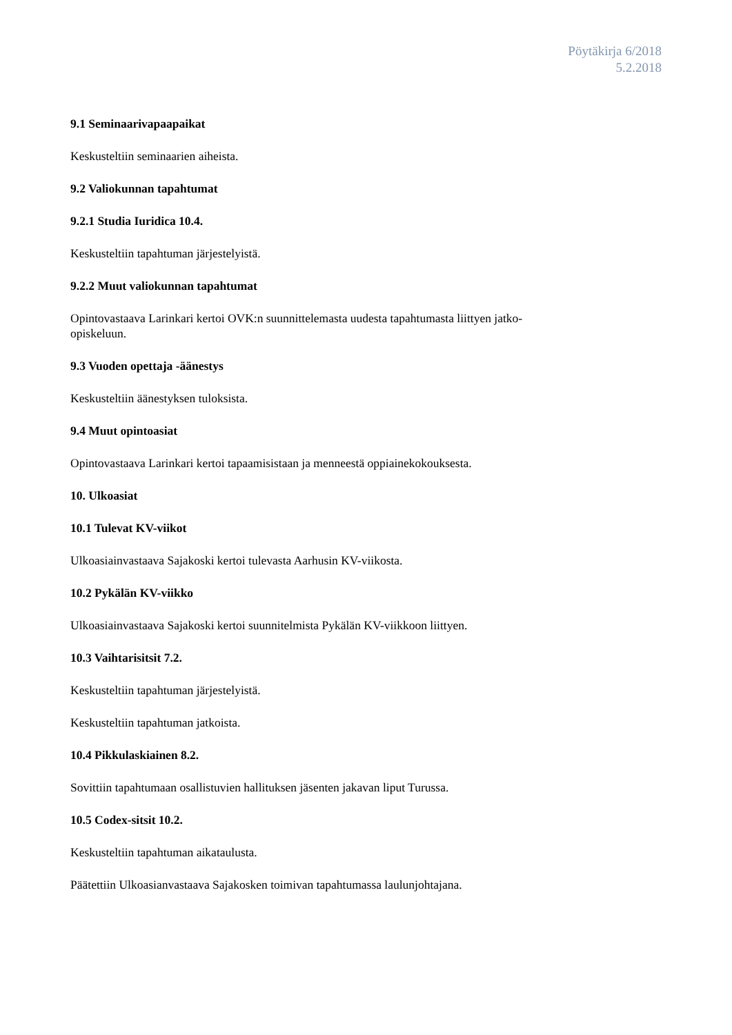Pöytäkirja 6/2018
5.2.2018
9.1 Seminaarivapaapaikat
Keskusteltiin seminaarien aiheista.
9.2 Valiokunnan tapahtumat
9.2.1 Studia Iuridica 10.4.
Keskusteltiin tapahtuman järjestelyistä.
9.2.2 Muut valiokunnan tapahtumat
Opintovastaava Larinkari kertoi OVK:n suunnittelemasta uudesta tapahtumasta liittyen jatko-
opiskeluun.
9.3 Vuoden opettaja -äänestys
Keskusteltiin äänestyksen tuloksista.
9.4 Muut opintoasiat
Opintovastaava Larinkari kertoi tapaamisistaan ja menneestä oppiainekokouksesta.
10. Ulkoasiat
10.1 Tulevat KV-viikot
Ulkoasiainvastaava Sajakoski kertoi tulevasta Aarhusin KV-viikosta.
10.2 Pykälän KV-viikko
Ulkoasiainvastaava Sajakoski kertoi suunnitelmista Pykälän KV-viikkoon liittyen.
10.3 Vaihtarisitsit 7.2.
Keskusteltiin tapahtuman järjestelyistä.
Keskusteltiin tapahtuman jatkoista.
10.4 Pikkulaskiainen 8.2.
Sovittiin tapahtumaan osallistuvien hallituksen jäsenten jakavan liput Turussa.
10.5 Codex-sitsit 10.2.
Keskusteltiin tapahtuman aikataulusta.
Päätettiin Ulkoasianvastaava Sajakosken toimivan tapahtumassa laulunjohtajana.